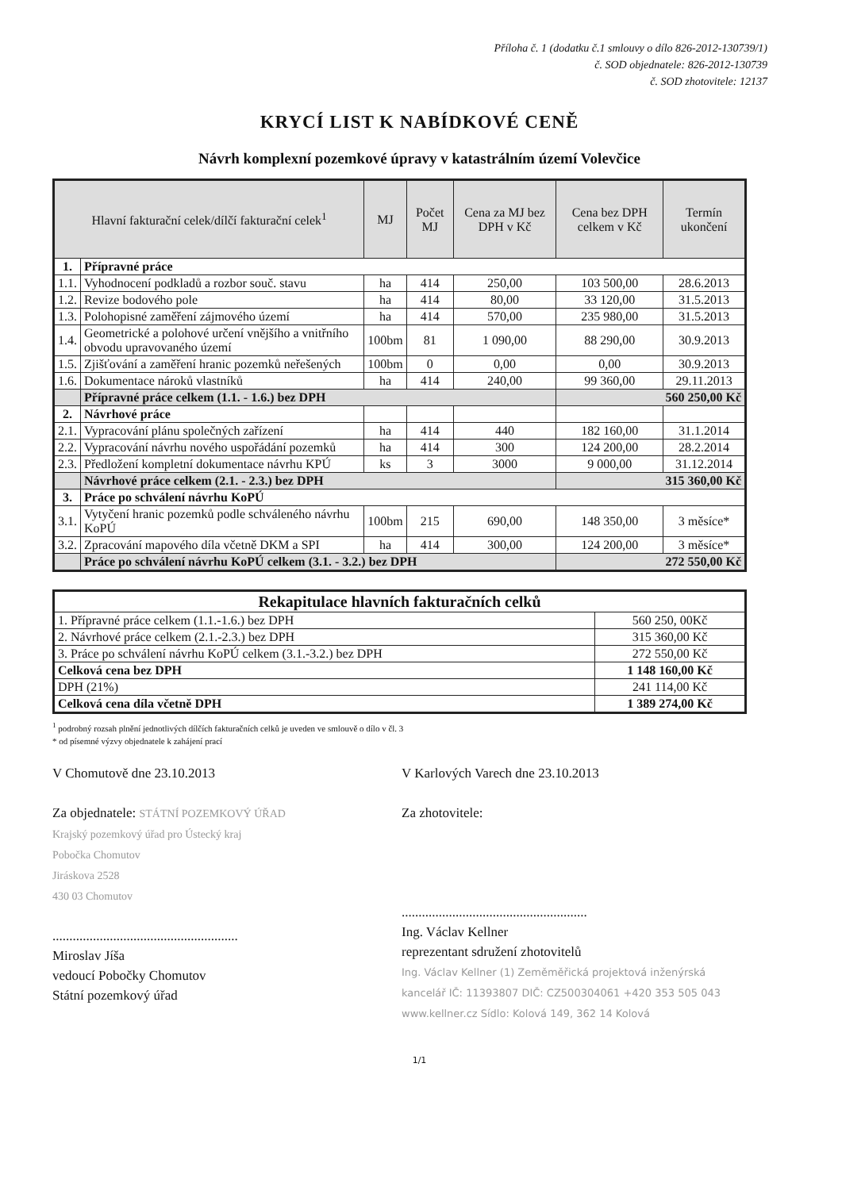Příloha č. 1 (dodatku č.1 smlouvy o dílo 826-2012-130739/1)
č. SOD objednatele: 826-2012-130739
č. SOD zhotovitele: 12137
KRYCÍ LIST K NABÍDKOVÉ CENĚ
Návrh komplexní pozemkové úpravy v katastrálním území Volevčice
| Hlavní fakturační celek/dílčí fakturační celek<sup>1</sup> | | MJ | Počet MJ | Cena za MJ bez DPH v Kč | Cena bez DPH celkem v Kč | Termín ukončení |
| --- | --- | --- | --- | --- | --- | --- |
| 1. | Přípravné práce | | | | | |
| 1.1. | Vyhodnocení podkladů a rozbor souč. stavu | ha | 414 | 250,00 | 103 500,00 | 28.6.2013 |
| 1.2. | Revize bodového pole | ha | 414 | 80,00 | 33 120,00 | 31.5.2013 |
| 1.3. | Polohopisné zaměření zájmového území | ha | 414 | 570,00 | 235 980,00 | 31.5.2013 |
| 1.4. | Geometrické a polohové určení vnějšího a vnitřního obvodu upravovaného území | 100bm | 81 | 1 090,00 | 88 290,00 | 30.9.2013 |
| 1.5. | Zjišťování a zaměření hranic pozemků neřešených | 100bm | 0 | 0,00 | 0,00 | 30.9.2013 |
| 1.6. | Dokumentace nároků vlastníků | ha | 414 | 240,00 | 99 360,00 | 29.11.2013 |
| | Přípravné práce celkem (1.1. - 1.6.) bez DPH | | | | 560 250,00 Kč | |
| 2. | Návrhové práce | | | | | |
| 2.1. | Vypracování plánu společných zařízení | ha | 414 | 440 | 182 160,00 | 31.1.2014 |
| 2.2. | Vypracování návrhu nového uspořádání pozemků | ha | 414 | 300 | 124 200,00 | 28.2.2014 |
| 2.3. | Předložení kompletní dokumentace návrhu KPÚ | ks | 3 | 3000 | 9 000,00 | 31.12.2014 |
| | Návrhové práce celkem (2.1. - 2.3.) bez DPH | | | | 315 360,00 Kč | |
| 3. | Práce po schválení návrhu KoPÚ | | | | | |
| 3.1. | Vytyčení hranic pozemků podle schváleného návrhu KoPÚ | 100bm | 215 | 690,00 | 148 350,00 | 3 měsíce* |
| 3.2. | Zpracování mapového díla včetně DKM a SPI | ha | 414 | 300,00 | 124 200,00 | 3 měsíce* |
| | Práce po schválení návrhu KoPÚ celkem (3.1. - 3.2.) bez DPH | | | | 272 550,00 Kč | |
| Rekapitulace hlavních fakturačních celků | |
| --- | --- |
| 1. Přípravné práce celkem (1.1.-1.6.) bez DPH | 560 250, 00Kč |
| 2. Návrhové práce celkem (2.1.-2.3.) bez DPH | 315 360,00 Kč |
| 3. Práce po schválení návrhu KoPÚ celkem (3.1.-3.2.) bez DPH | 272 550,00 Kč |
| Celková cena bez DPH | 1 148 160,00 Kč |
| DPH (21%) | 241 114,00 Kč |
| Celková cena díla včetně DPH | 1 389 274,00 Kč |
<sup>1</sup> podrobný rozsah plnění jednotlivých dílčích fakturačních celků je uveden ve smlouvě o dílo v čl. 3
* od písemné výzvy objednatele k zahájení prací
V Chomutově dne 23.10.2013
Za objednatele: STÁTNÍ POZEMKOVÝ ÚŘAD
Krajský pozemkový úřad pro Ústecký kraj
Pobočka Chomutov
Jiráskova 2528
430 03 Chomutov
.......................................................
Miroslav Jíša
vedoucí Pobočky Chomutov
Státní pozemkový úřad
V Karlových Varech dne 23.10.2013
Za zhotovitele:
.......................................................
Ing. Václav Kellner
reprezentant sdružení zhotovitelů
Ing. Václav Kellner (1) Zeměměřická projektová inženýrská kancelář IČ: 11393807 DIČ: CZ500304061 +420 353 505 043 www.kellner.cz Sídlo: Kolová 149, 362 14 Kolová
1/1